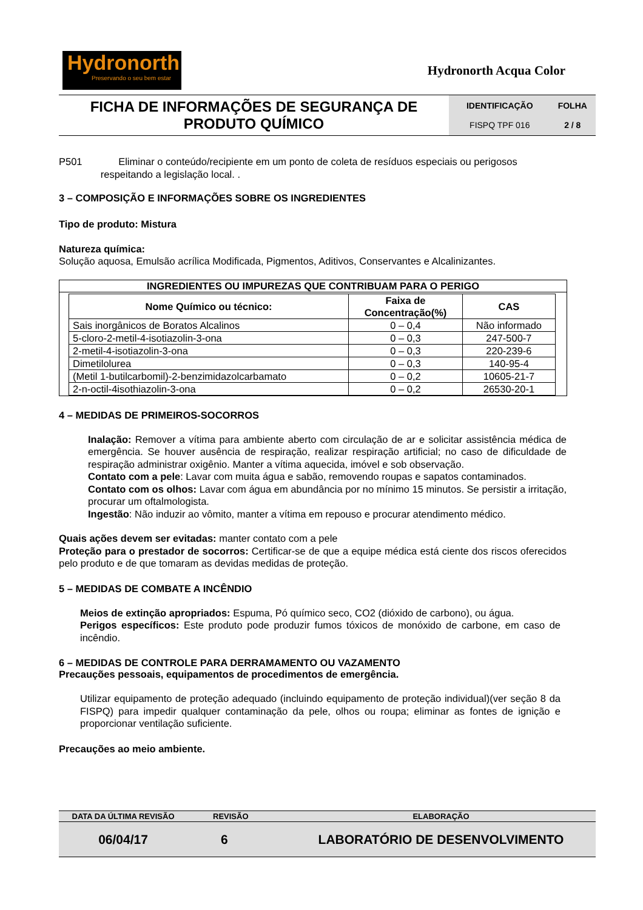Hydronorth
Preservando o seu bem estar
Hydronorth Acqua Color
| FICHA DE INFORMAÇÕES DE SEGURANÇA DE PRODUTO QUÍMICO | / IDENTIFICAÇÃO / FOLHA / / --- / --- / / FISPQ TPF 016 / 2 / 8 / |
P501 Eliminar o conteúdo/recipiente em um ponto de coleta de resíduos especiais ou perigosos
respeitando a legislação local. .
3 – COMPOSIÇÃO E INFORMAÇÕES SOBRE OS INGREDIENTES
Tipo de produto: Mistura
Natureza química:
Solução aquosa, Emulsão acrílica Modificada, Pigmentos, Aditivos, Conservantes e Alcalinizantes.
INGREDIENTES OU IMPUREZAS QUE CONTRIBUAM PARA O PERIGO
| Nome Químico ou técnico: | Faixa de Concentração(%) | CAS |
| --- | --- | --- |
| Sais inorgânicos de Boratos Alcalinos | 0 – 0,4 | Não informado |
| 5-cloro-2-metil-4-isotiazolin-3-ona | 0 – 0,3 | 247-500-7 |
| 2-metil-4-isotiazolin-3-ona | 0 – 0,3 | 220-239-6 |
| Dimetilolurea | 0 – 0,3 | 140-95-4 |
| (Metil 1-butilcarbomil)-2-benzimidazolcarbamato | 0 – 0,2 | 10605-21-7 |
| 2-n-octil-4isothiazolin-3-ona | 0 – 0,2 | 26530-20-1 |
4 – MEDIDAS DE PRIMEIROS-SOCORROS
Inalação: Remover a vítima para ambiente aberto com circulação de ar e solicitar assistência médica de emergência. Se houver ausência de respiração, realizar respiração artificial; no caso de dificuldade de respiração administrar oxigênio. Manter a vítima aquecida, imóvel e sob observação.
Contato com a pele: Lavar com muita água e sabão, removendo roupas e sapatos contaminados.
Contato com os olhos: Lavar com água em abundância por no mínimo 15 minutos. Se persistir a irritação, procurar um oftalmologista.
Ingestão: Não induzir ao vômito, manter a vítima em repouso e procurar atendimento médico.
Quais ações devem ser evitadas: manter contato com a pele
Proteção para o prestador de socorros: Certificar-se de que a equipe médica está ciente dos riscos oferecidos pelo produto e de que tomaram as devidas medidas de proteção.
5 – MEDIDAS DE COMBATE A INCÊNDIO
Meios de extinção apropriados: Espuma, Pó químico seco, CO2 (dióxido de carbono), ou água.
Perigos específicos: Este produto pode produzir fumos tóxicos de monóxido de carbone, em caso de incêndio.
6 – MEDIDAS DE CONTROLE PARA DERRAMAMENTO OU VAZAMENTO
Precauções pessoais, equipamentos de procedimentos de emergência.
Utilizar equipamento de proteção adequado (incluindo equipamento de proteção individual)(ver seção 8 da FISPQ) para impedir qualquer contaminação da pele, olhos ou roupa; eliminar as fontes de ignição e proporcionar ventilação suficiente.
Precauções ao meio ambiente.
| DATA DA ÚLTIMA REVISÃO | REVISÃO | ELABORAÇÃO |
| --- | --- | --- |
| 06/04/17 | 6 | LABORATÓRIO DE DESENVOLVIMENTO |